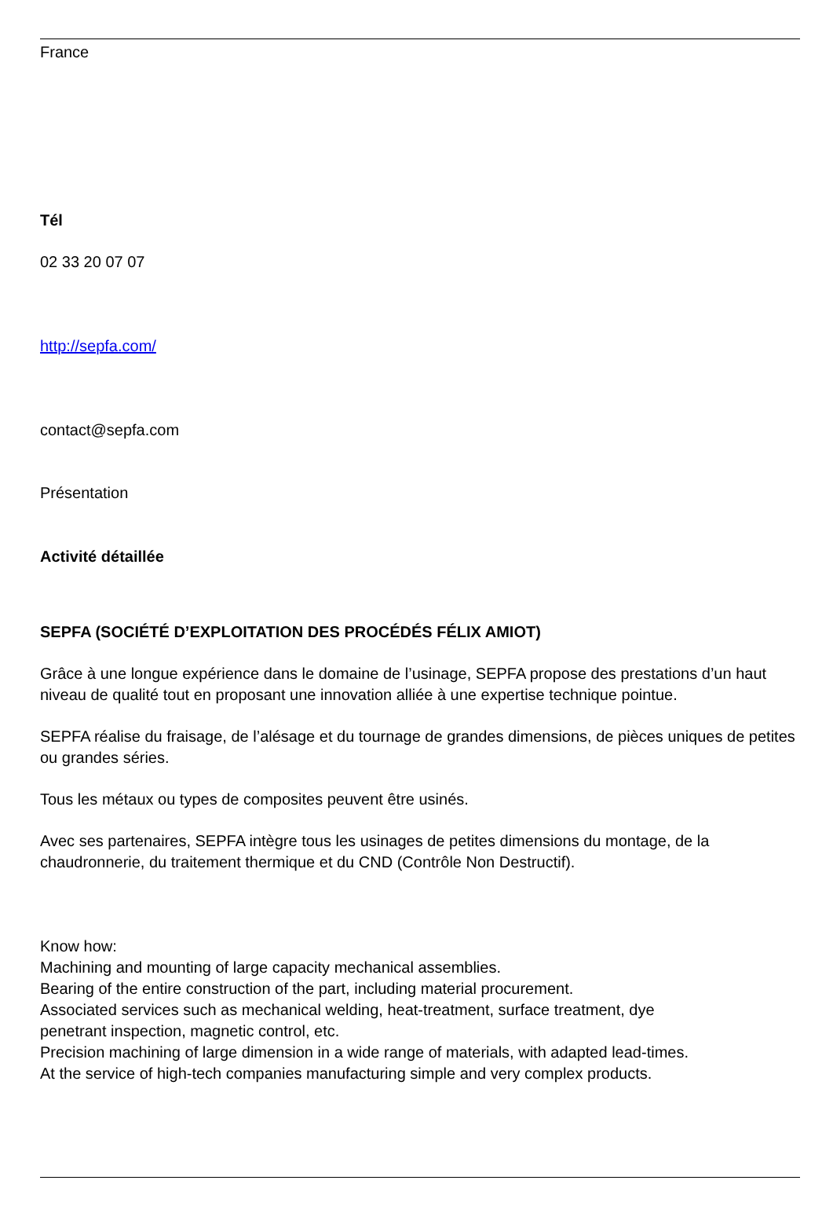France
Tél
02 33 20 07 07
http://sepfa.com/
contact@sepfa.com
Présentation
Activité détaillée
SEPFA (SOCIÉTÉ D’EXPLOITATION DES PROCÉDÉS FÉLIX AMIOT)
Grâce à une longue expérience dans le domaine de l’usinage, SEPFA propose des prestations d’un haut niveau de qualité tout en proposant une innovation alliée à une expertise technique pointue.
SEPFA réalise du fraisage, de l’alésage et du tournage de grandes dimensions, de pièces uniques de petites ou grandes séries.
Tous les métaux ou types de composites peuvent être usinés.
Avec ses partenaires, SEPFA intègre tous les usinages de petites dimensions du montage, de la chaudronnerie, du traitement thermique et du CND (Contrôle Non Destructif).
Know how:
Machining and mounting of large capacity mechanical assemblies.
Bearing of the entire construction of the part, including material procurement.
Associated services such as mechanical welding, heat-treatment, surface treatment, dye
penetrant inspection, magnetic control, etc.
Precision machining of large dimension in a wide range of materials, with adapted lead-times.
At the service of high-tech companies manufacturing simple and very complex products.